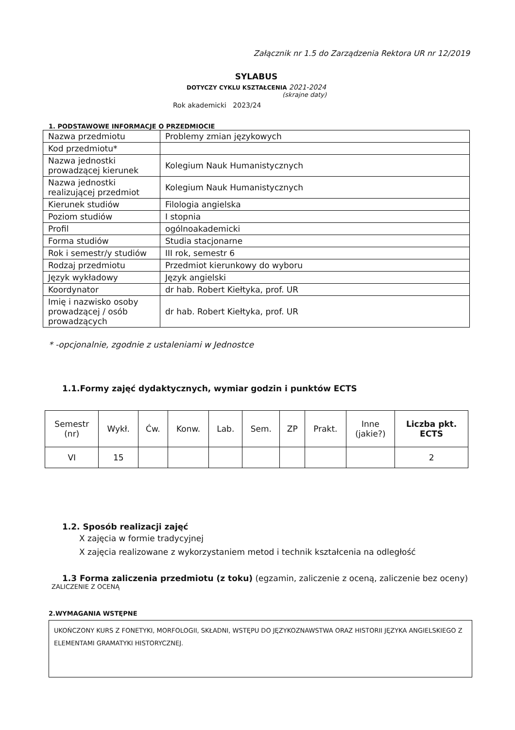Załącznik nr 1.5 do Zarządzenia Rektora UR nr 12/2019
SYLABUS
DOTYCZY CYKLU KSZTAŁCENIA 2021-2024
(skrajne daty)
Rok akademicki 2023/24
1. PODSTAWOWE INFORMACJE O PRZEDMIOCIE
| Nazwa przedmiotu | Problemy zmian językowych |
| Kod przedmiotu* | |
| Nazwa jednostki prowadzącej kierunek | Kolegium Nauk Humanistycznych |
| Nazwa jednostki realizującej przedmiot | Kolegium Nauk Humanistycznych |
| Kierunek studiów | Filologia angielska |
| Poziom studiów | I stopnia |
| Profil | ogólnoakademicki |
| Forma studiów | Studia stacjonarne |
| Rok i semestr/y studiów | III rok, semestr 6 |
| Rodzaj przedmiotu | Przedmiot kierunkowy do wyboru |
| Język wykładowy | Język angielski |
| Koordynator | dr hab. Robert Kiełtyka, prof. UR |
| Imię i nazwisko osoby prowadzącej / osób prowadzących | dr hab. Robert Kiełtyka, prof. UR |
* -opcjonalnie, zgodnie z ustaleniami w Jednostce
1.1.Formy zajęć dydaktycznych, wymiar godzin i punktów ECTS
| Semestr (nr) | Wykł. | Ćw. | Konw. | Lab. | Sem. | ZP | Prakt. | Inne (jakie?) | Liczba pkt. ECTS |
| --- | --- | --- | --- | --- | --- | --- | --- | --- | --- |
| VI | 15 | | | | | | | | 2 |
1.2. Sposób realizacji zajęć
X zajęcia w formie tradycyjnej
X zajęcia realizowane z wykorzystaniem metod i technik kształcenia na odległość
1.3 Forma zaliczenia przedmiotu (z toku) (egzamin, zaliczenie z oceną, zaliczenie bez oceny)
ZALICZENIE Z OCENĄ
2.WYMAGANIA WSTĘPNE
UKOŃCZONY KURS Z FONETYKI, MORFOLOGII, SKŁADNI, WSTĘPU DO JĘZYKOZNAWSTWA ORAZ HISTORII JĘZYKA ANGIELSKIEGO Z ELEMENTAMI GRAMATYKI HISTORYCZNEJ.